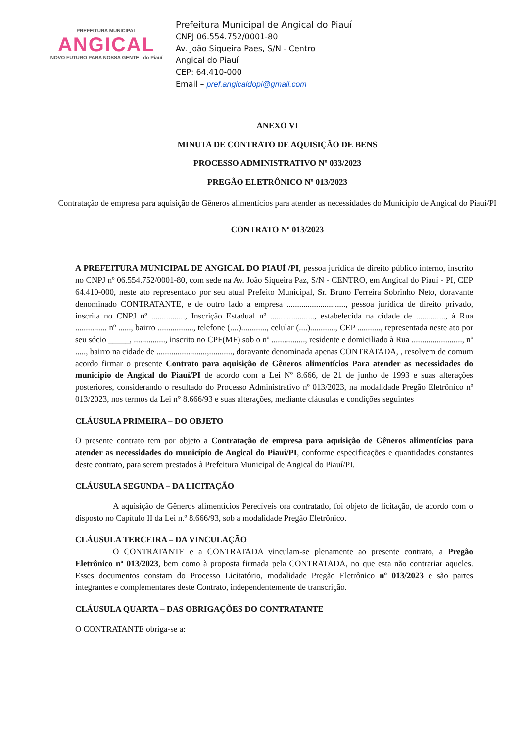PREFEITURA MUNICIPAL
ANGICAL
NOVO FUTURO PARA NOSSA GENTE do Piauí
Prefeitura Municipal de Angical do Piauí
CNPJ 06.554.752/0001-80
Av. João Siqueira Paes, S/N - Centro
Angical do Piauí
CEP: 64.410-000
Email – pref.angicaldopi@gmail.com
ANEXO VI
MINUTA DE CONTRATO DE AQUISIÇÃO DE BENS
PROCESSO ADMINISTRATIVO Nº 033/2023
PREGÃO ELETRÔNICO Nº 013/2023
Contratação de empresa para aquisição de Gêneros alimentícios para atender as necessidades do Município de Angical do Piauí/PI
CONTRATO Nº 013/2023
A PREFEITURA MUNICIPAL DE ANGICAL DO PIAUÍ /PI, pessoa jurídica de direito público interno, inscrito no CNPJ nº 06.554.752/0001-80, com sede na Av. João Siqueira Paz, S/N - CENTRO, em Angical do Piauí - PI, CEP 64.410-000, neste ato representado por seu atual Prefeito Municipal, Sr. Bruno Ferreira Sobrinho Neto, doravante denominado CONTRATANTE, e de outro lado a empresa ............................, pessoa jurídica de direito privado, inscrita no CNPJ nº ................, Inscrição Estadual nº ....................., estabelecida na cidade de .............., à Rua ............... nº ......, bairro ................., telefone (....)............, celular (....)............, CEP ..........., representada neste ato por seu sócio _____, ..............., inscrito no CPF(MF) sob o nº ................, residente e domiciliado à Rua ........................, nº ....., bairro na cidade de ........................,..........., doravante denominada apenas CONTRATADA, , resolvem de comum acordo firmar o presente Contrato para aquisição de Gêneros alimentícios Para atender as necessidades do município de Angical do Piauí/PI de acordo com a Lei Nº 8.666, de 21 de junho de 1993 e suas alterações posteriores, considerando o resultado do Processo Administrativo nº 013/2023, na modalidade Pregão Eletrônico nº 013/2023, nos termos da Lei n° 8.666/93 e suas alterações, mediante cláusulas e condições seguintes
CLÁUSULA PRIMEIRA – DO OBJETO
O presente contrato tem por objeto a Contratação de empresa para aquisição de Gêneros alimentícios para atender as necessidades do município de Angical do Piauí/PI, conforme especificações e quantidades constantes deste contrato, para serem prestados à Prefeitura Municipal de Angical do Piauí/PI.
CLÁUSULA SEGUNDA – DA LICITAÇÃO
A aquisição de Gêneros alimentícios Perecíveis ora contratado, foi objeto de licitação, de acordo com o disposto no Capítulo II da Lei n.º 8.666/93, sob a modalidade Pregão Eletrônico.
CLÁUSULA TERCEIRA – DA VINCULAÇÃO
O CONTRATANTE e a CONTRATADA vinculam-se plenamente ao presente contrato, a Pregão Eletrônico nº 013/2023, bem como à proposta firmada pela CONTRATADA, no que esta não contrariar aqueles. Esses documentos constam do Processo Licitatório, modalidade Pregão Eletrônico nº 013/2023 e são partes integrantes e complementares deste Contrato, independentemente de transcrição.
CLÁUSULA QUARTA – DAS OBRIGAÇÕES DO CONTRATANTE
O CONTRATANTE obriga-se a: